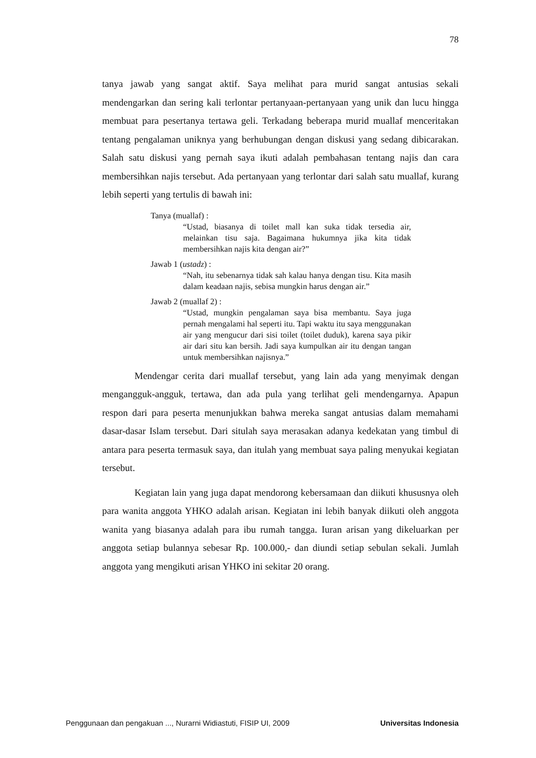78
tanya jawab yang sangat aktif. Saya melihat para murid sangat antusias sekali mendengarkan dan sering kali terlontar pertanyaan-pertanyaan yang unik dan lucu hingga membuat para pesertanya tertawa geli. Terkadang beberapa murid muallaf menceritakan tentang pengalaman uniknya yang berhubungan dengan diskusi yang sedang dibicarakan. Salah satu diskusi yang pernah saya ikuti adalah pembahasan tentang najis dan cara membersihkan najis tersebut. Ada pertanyaan yang terlontar dari salah satu muallaf, kurang lebih seperti yang tertulis di bawah ini:
Tanya (muallaf) :
“Ustad, biasanya di toilet mall kan suka tidak tersedia air, melainkan tisu saja. Bagaimana hukumnya jika kita tidak membersihkan najis kita dengan air?”
Jawab 1 (ustadz) :
“Nah, itu sebenarnya tidak sah kalau hanya dengan tisu. Kita masih dalam keadaan najis, sebisa mungkin harus dengan air.”
Jawab 2 (muallaf 2) :
“Ustad, mungkin pengalaman saya bisa membantu. Saya juga pernah mengalami hal seperti itu. Tapi waktu itu saya menggunakan air yang mengucur dari sisi toilet (toilet duduk), karena saya pikir air dari situ kan bersih. Jadi saya kumpulkan air itu dengan tangan untuk membersihkan najisnya.”
Mendengar cerita dari muallaf tersebut, yang lain ada yang menyimak dengan mengangguk-angguk, tertawa, dan ada pula yang terlihat geli mendengarnya. Apapun respon dari para peserta menunjukkan bahwa mereka sangat antusias dalam memahami dasar-dasar Islam tersebut. Dari situlah saya merasakan adanya kedekatan yang timbul di antara para peserta termasuk saya, dan itulah yang membuat saya paling menyukai kegiatan tersebut.
Kegiatan lain yang juga dapat mendorong kebersamaan dan diikuti khususnya oleh para wanita anggota YHKO adalah arisan. Kegiatan ini lebih banyak diikuti oleh anggota wanita yang biasanya adalah para ibu rumah tangga. Iuran arisan yang dikeluarkan per anggota setiap bulannya sebesar Rp. 100.000,- dan diundi setiap sebulan sekali. Jumlah anggota yang mengikuti arisan YHKO ini sekitar 20 orang.
Penggunaan dan pengakuan ..., Nurarni Widiastuti, FISIP UI, 2009 Universitas Indonesia